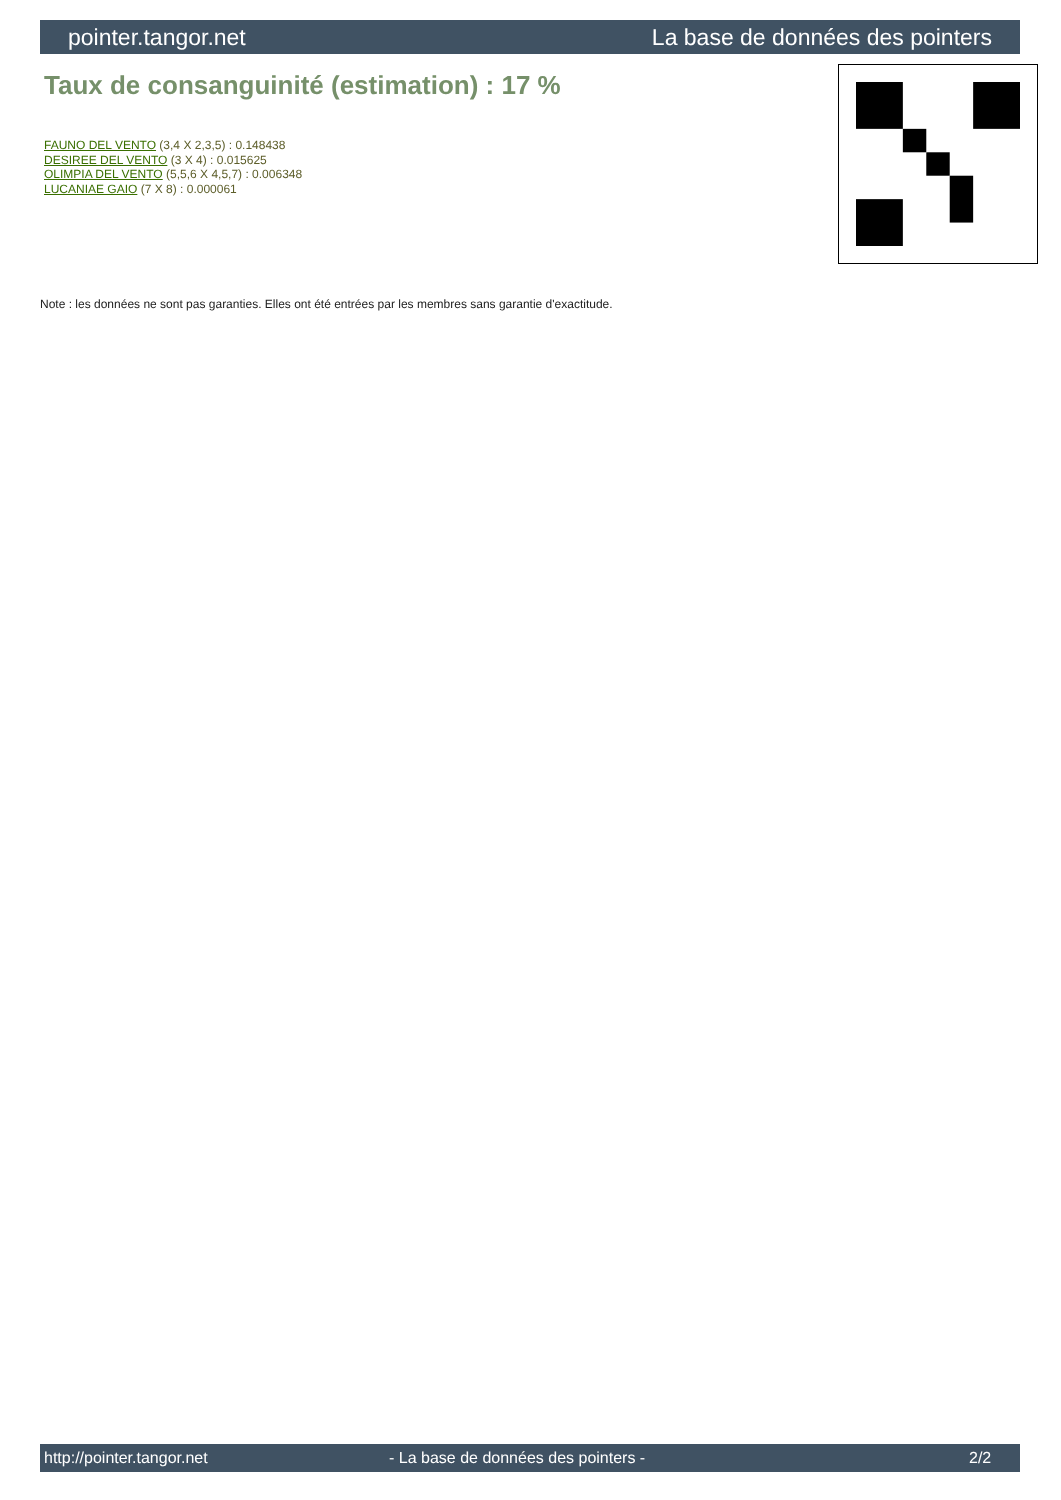pointer.tangor.net La base de données des pointers
Taux de consanguinité (estimation) : 17 %
FAUNO DEL VENTO (3,4 X 2,3,5) : 0.148438
DESIREE DEL VENTO (3 X 4) : 0.015625
OLIMPIA DEL VENTO (5,5,6 X 4,5,7) : 0.006348
LUCANIAE GAIO (7 X 8) : 0.000061
Note : les données ne sont pas garanties. Elles ont été entrées par les membres sans garantie d'exactitude.
http://pointer.tangor.net - La base de données des pointers - 2/2